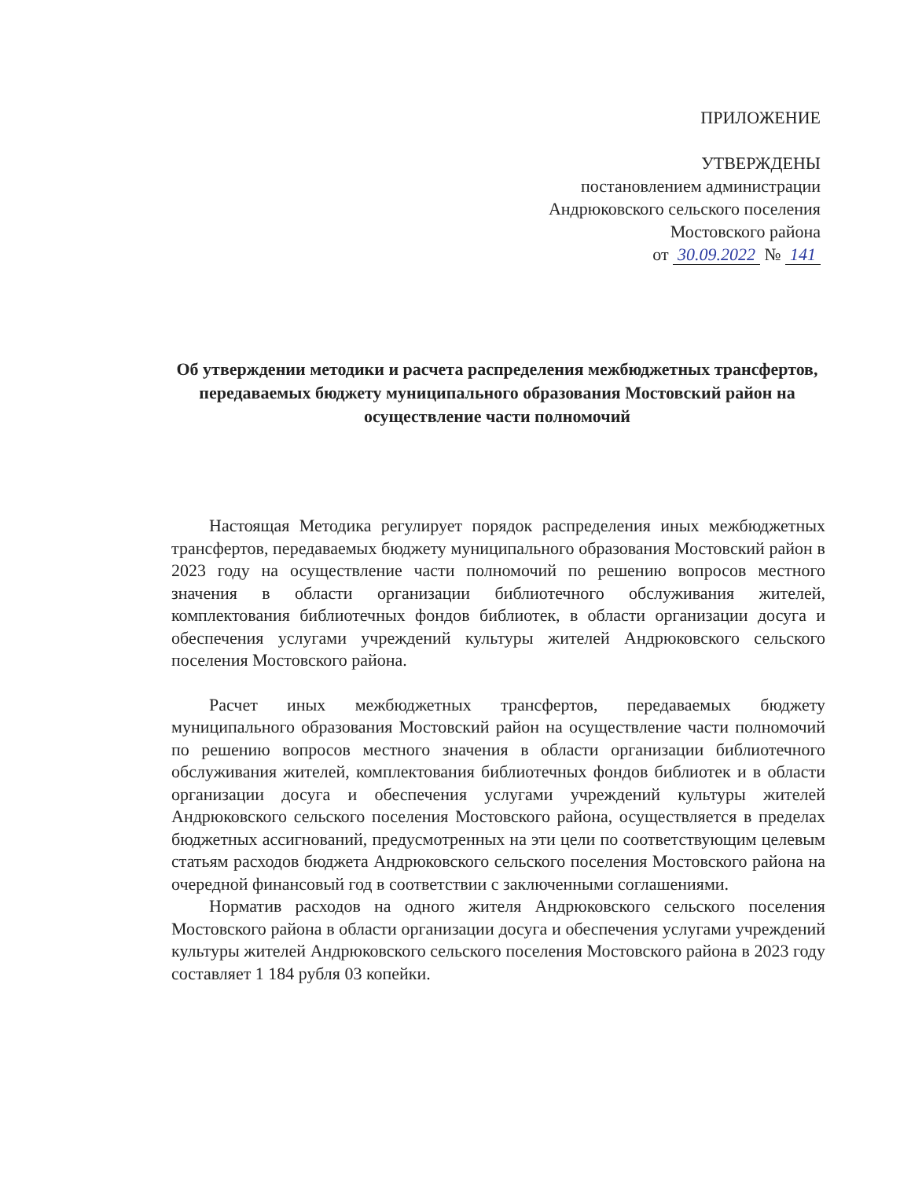ПРИЛОЖЕНИЕ
УТВЕРЖДЕНЫ
постановлением администрации
Андрюковского сельского поселения
Мостовского района
от 30.09.2022 № 141
Об утверждении методики и расчета распределения межбюджетных трансфертов, передаваемых бюджету муниципального образования Мостовский район на осуществление части полномочий
Настоящая Методика регулирует порядок распределения иных межбюджетных трансфертов, передаваемых бюджету муниципального образования Мостовский район в 2023 году на осуществление части полномочий по решению вопросов местного значения в области организации библиотечного обслуживания жителей, комплектования библиотечных фондов библиотек, в области организации досуга и обеспечения услугами учреждений культуры жителей Андрюковского сельского поселения Мостовского района.
Расчет иных межбюджетных трансфертов, передаваемых бюджету муниципального образования Мостовский район на осуществление части полномочий по решению вопросов местного значения в области организации библиотечного обслуживания жителей, комплектования библиотечных фондов библиотек и в области организации досуга и обеспечения услугами учреждений культуры жителей Андрюковского сельского поселения Мостовского района, осуществляется в пределах бюджетных ассигнований, предусмотренных на эти цели по соответствующим целевым статьям расходов бюджета Андрюковского сельского поселения Мостовского района на очередной финансовый год в соответствии с заключенными соглашениями.
Норматив расходов на одного жителя Андрюковского сельского поселения Мостовского района в области организации досуга и обеспечения услугами учреждений культуры жителей Андрюковского сельского поселения Мостовского района в 2023 году составляет 1 184 рубля 03 копейки.